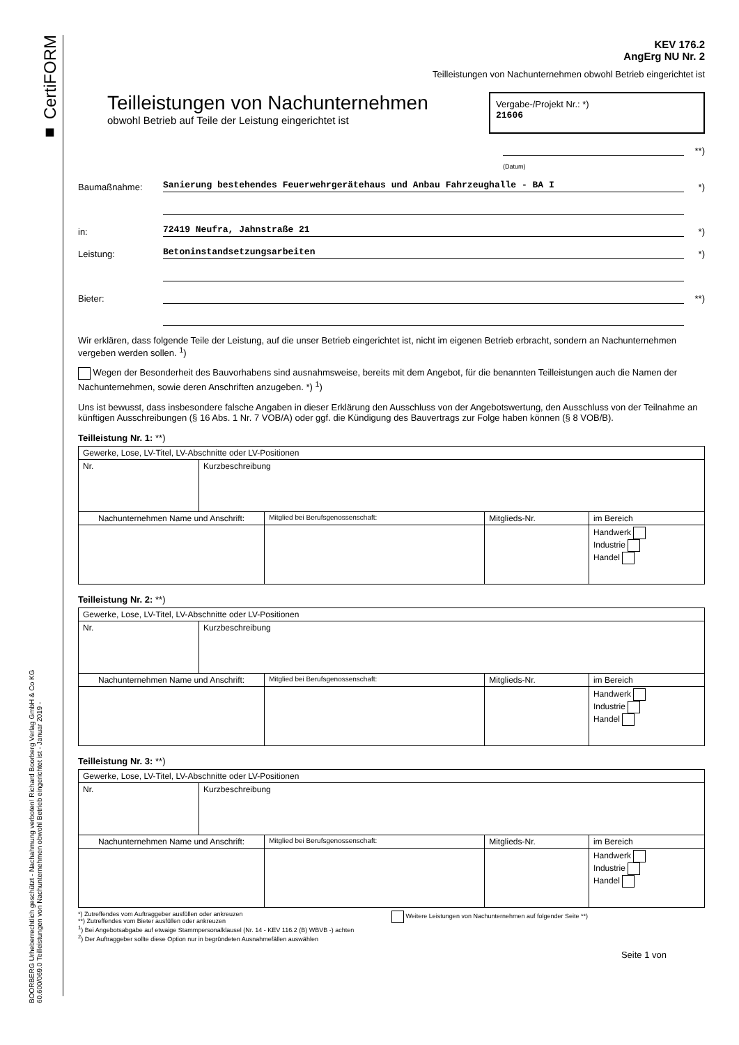■ CertiFORM
BOORBERG Urheberrechtlich geschützt - Nachahmung verboten! Richard Boorberg Verlag GmbH & Co KG
60.600/069.0 Teilleistungen von Nachunternehmen obwohl Betrieb eingerichtet ist - Januar 2019 -
KEV 176.2
AngErg NU Nr. 2
Teilleistungen von Nachunternehmen obwohl Betrieb eingerichtet ist
Teilleistungen von Nachunternehmen
obwohl Betrieb auf Teile der Leistung eingerichtet ist
Vergabe-/Projekt Nr.: *)
21606
**)
(Datum)
Baumaßnahme: Sanierung bestehendes Feuerwehrgerätehaus und Anbau Fahrzeughalle - BA I *)
in: 72419 Neufra, Jahnstraße 21 *)
Leistung: Betoninstandsetzungsarbeiten *)
Bieter: **)
Wir erklären, dass folgende Teile der Leistung, auf die unser Betrieb eingerichtet ist, nicht im eigenen Betrieb erbracht, sondern an Nachunternehmen vergeben werden sollen. <sup>1</sup>)
Wegen der Besonderheit des Bauvorhabens sind ausnahmsweise, bereits mit dem Angebot, für die benannten Teilleistungen auch die Namen der Nachunternehmen, sowie deren Anschriften anzugeben. *) <sup>1</sup>)
Uns ist bewusst, dass insbesondere falsche Angaben in dieser Erklärung den Ausschluss von der Angebotswertung, den Ausschluss von der Teilnahme an künftigen Ausschreibungen (§ 16 Abs. 1 Nr. 7 VOB/A) oder ggf. die Kündigung des Bauvertrags zur Folge haben können (§ 8 VOB/B).
Teilleistung Nr. 1: **)
| Gewerke, Lose, LV-Titel, LV-Abschnitte oder LV-Positionen | | | | |
| Nr. | Kurzbeschreibung | | | |
| Nachunternehmen Name und Anschrift: | | Mitglied bei Berufsgenossenschaft: | Mitglieds-Nr. | im Bereich |
| | | | | Handwerk Industrie Handel |
Teilleistung Nr. 2: **)
| Gewerke, Lose, LV-Titel, LV-Abschnitte oder LV-Positionen | | | | |
| Nr. | Kurzbeschreibung | | | |
| Nachunternehmen Name und Anschrift: | | Mitglied bei Berufsgenossenschaft: | Mitglieds-Nr. | im Bereich |
| | | | | Handwerk Industrie Handel |
Teilleistung Nr. 3: **)
| Gewerke, Lose, LV-Titel, LV-Abschnitte oder LV-Positionen | | | | |
| Nr. | Kurzbeschreibung | | | |
| Nachunternehmen Name und Anschrift: | | Mitglied bei Berufsgenossenschaft: | Mitglieds-Nr. | im Bereich |
| | | | | Handwerk Industrie Handel |
*) Zutreffendes vom Auftraggeber ausfüllen oder ankreuzen
**) Zutreffendes vom Bieter ausfüllen oder ankreuzen
<sup>1</sup>) Bei Angebotsabgabe auf etwaige Stammpersonalklausel (Nr. 14 - KEV 116.2 (B) WBVB -) achten
<sup>2</sup>) Der Auftraggeber sollte diese Option nur in begründeten Ausnahmefällen auswählen
Weitere Leistungen von Nachunternehmen auf folgender Seite **)
Seite 1 von